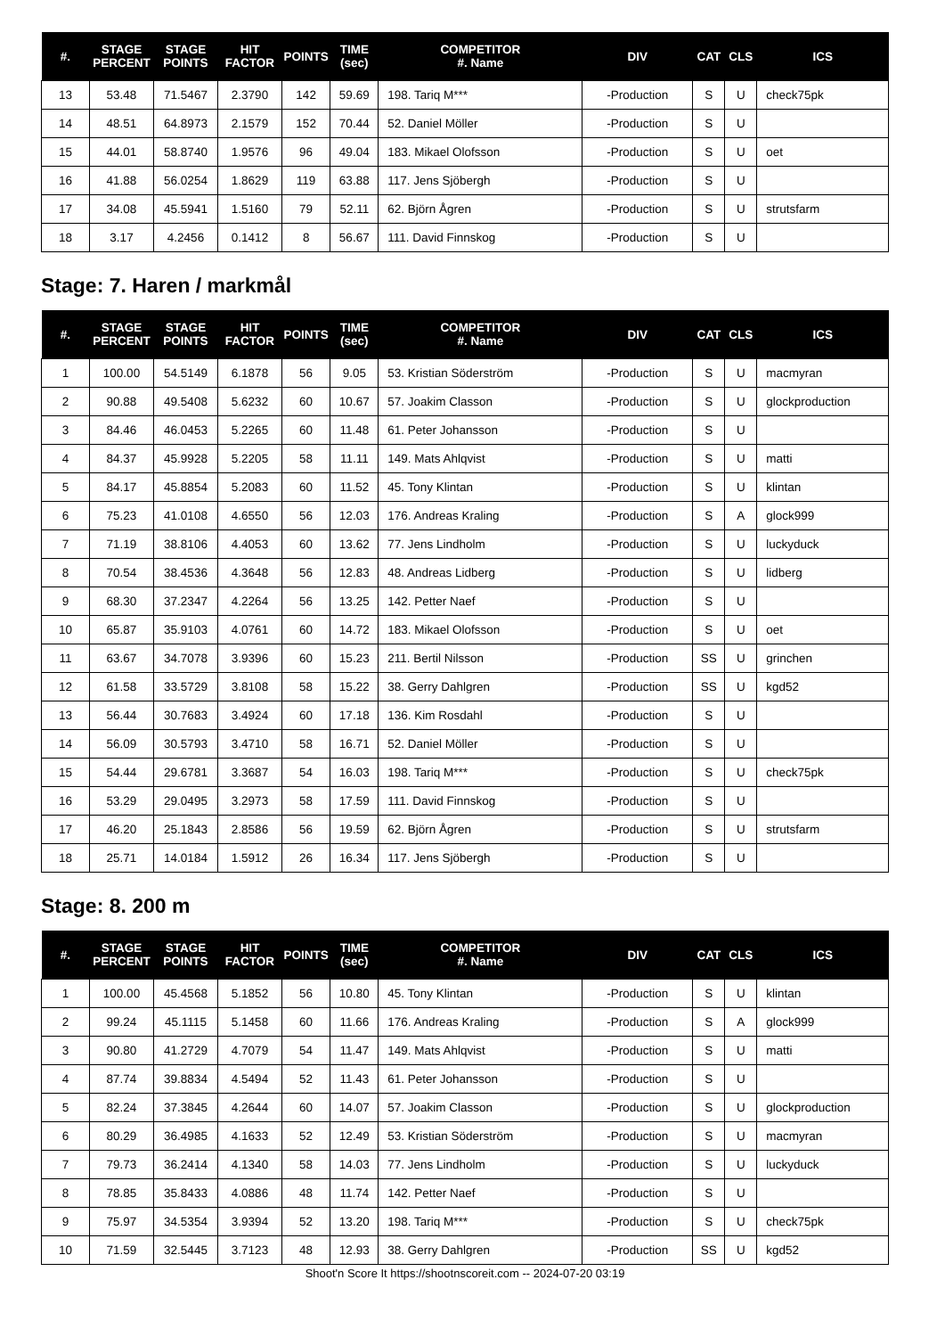| #. | STAGE PERCENT | STAGE POINTS | HIT FACTOR | POINTS | TIME (sec) | COMPETITOR #. Name | DIV | CAT | CLS | ICS |
| --- | --- | --- | --- | --- | --- | --- | --- | --- | --- | --- |
| 13 | 53.48 | 71.5467 | 2.3790 | 142 | 59.69 | 198. Tariq M*** | -Production | S | U | check75pk |
| 14 | 48.51 | 64.8973 | 2.1579 | 152 | 70.44 | 52. Daniel Möller | -Production | S | U | |
| 15 | 44.01 | 58.8740 | 1.9576 | 96 | 49.04 | 183. Mikael Olofsson | -Production | S | U | oet |
| 16 | 41.88 | 56.0254 | 1.8629 | 119 | 63.88 | 117. Jens Sjöbergh | -Production | S | U | |
| 17 | 34.08 | 45.5941 | 1.5160 | 79 | 52.11 | 62. Björn Ågren | -Production | S | U | strutsfarm |
| 18 | 3.17 | 4.2456 | 0.1412 | 8 | 56.67 | 111. David Finnskog | -Production | S | U | |
Stage: 7. Haren / markmål
| #. | STAGE PERCENT | STAGE POINTS | HIT FACTOR | POINTS | TIME (sec) | COMPETITOR #. Name | DIV | CAT | CLS | ICS |
| --- | --- | --- | --- | --- | --- | --- | --- | --- | --- | --- |
| 1 | 100.00 | 54.5149 | 6.1878 | 56 | 9.05 | 53. Kristian Söderström | -Production | S | U | macmyran |
| 2 | 90.88 | 49.5408 | 5.6232 | 60 | 10.67 | 57. Joakim Classon | -Production | S | U | glockproduction |
| 3 | 84.46 | 46.0453 | 5.2265 | 60 | 11.48 | 61. Peter Johansson | -Production | S | U | |
| 4 | 84.37 | 45.9928 | 5.2205 | 58 | 11.11 | 149. Mats Ahlqvist | -Production | S | U | matti |
| 5 | 84.17 | 45.8854 | 5.2083 | 60 | 11.52 | 45. Tony Klintan | -Production | S | U | klintan |
| 6 | 75.23 | 41.0108 | 4.6550 | 56 | 12.03 | 176. Andreas Kraling | -Production | S | A | glock999 |
| 7 | 71.19 | 38.8106 | 4.4053 | 60 | 13.62 | 77. Jens Lindholm | -Production | S | U | luckyduck |
| 8 | 70.54 | 38.4536 | 4.3648 | 56 | 12.83 | 48. Andreas Lidberg | -Production | S | U | lidberg |
| 9 | 68.30 | 37.2347 | 4.2264 | 56 | 13.25 | 142. Petter Naef | -Production | S | U | |
| 10 | 65.87 | 35.9103 | 4.0761 | 60 | 14.72 | 183. Mikael Olofsson | -Production | S | U | oet |
| 11 | 63.67 | 34.7078 | 3.9396 | 60 | 15.23 | 211. Bertil Nilsson | -Production | SS | U | grinchen |
| 12 | 61.58 | 33.5729 | 3.8108 | 58 | 15.22 | 38. Gerry Dahlgren | -Production | SS | U | kgd52 |
| 13 | 56.44 | 30.7683 | 3.4924 | 60 | 17.18 | 136. Kim Rosdahl | -Production | S | U | |
| 14 | 56.09 | 30.5793 | 3.4710 | 58 | 16.71 | 52. Daniel Möller | -Production | S | U | |
| 15 | 54.44 | 29.6781 | 3.3687 | 54 | 16.03 | 198. Tariq M*** | -Production | S | U | check75pk |
| 16 | 53.29 | 29.0495 | 3.2973 | 58 | 17.59 | 111. David Finnskog | -Production | S | U | |
| 17 | 46.20 | 25.1843 | 2.8586 | 56 | 19.59 | 62. Björn Ågren | -Production | S | U | strutsfarm |
| 18 | 25.71 | 14.0184 | 1.5912 | 26 | 16.34 | 117. Jens Sjöbergh | -Production | S | U | |
Stage: 8. 200 m
| #. | STAGE PERCENT | STAGE POINTS | HIT FACTOR | POINTS | TIME (sec) | COMPETITOR #. Name | DIV | CAT | CLS | ICS |
| --- | --- | --- | --- | --- | --- | --- | --- | --- | --- | --- |
| 1 | 100.00 | 45.4568 | 5.1852 | 56 | 10.80 | 45. Tony Klintan | -Production | S | U | klintan |
| 2 | 99.24 | 45.1115 | 5.1458 | 60 | 11.66 | 176. Andreas Kraling | -Production | S | A | glock999 |
| 3 | 90.80 | 41.2729 | 4.7079 | 54 | 11.47 | 149. Mats Ahlqvist | -Production | S | U | matti |
| 4 | 87.74 | 39.8834 | 4.5494 | 52 | 11.43 | 61. Peter Johansson | -Production | S | U | |
| 5 | 82.24 | 37.3845 | 4.2644 | 60 | 14.07 | 57. Joakim Classon | -Production | S | U | glockproduction |
| 6 | 80.29 | 36.4985 | 4.1633 | 52 | 12.49 | 53. Kristian Söderström | -Production | S | U | macmyran |
| 7 | 79.73 | 36.2414 | 4.1340 | 58 | 14.03 | 77. Jens Lindholm | -Production | S | U | luckyduck |
| 8 | 78.85 | 35.8433 | 4.0886 | 48 | 11.74 | 142. Petter Naef | -Production | S | U | |
| 9 | 75.97 | 34.5354 | 3.9394 | 52 | 13.20 | 198. Tariq M*** | -Production | S | U | check75pk |
| 10 | 71.59 | 32.5445 | 3.7123 | 48 | 12.93 | 38. Gerry Dahlgren | -Production | SS | U | kgd52 |
Shoot'n Score It https://shootnscoreit.com -- 2024-07-20 03:19